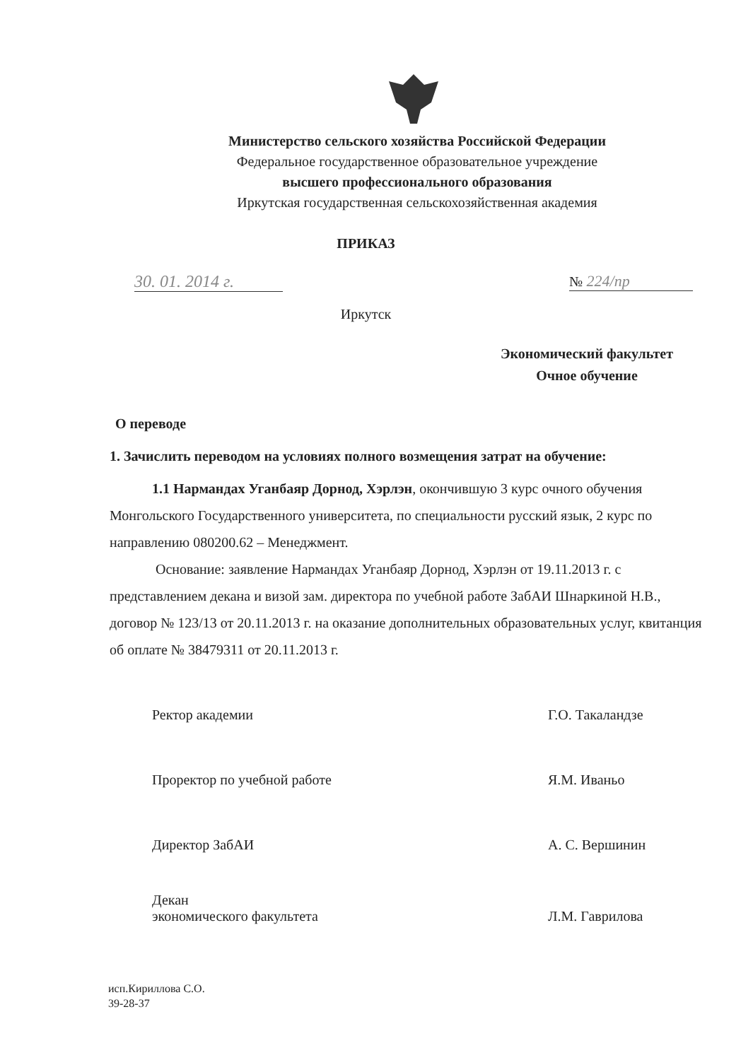Министерство сельского хозяйства Российской Федерации
Федеральное государственное образовательное учреждение
высшего профессионального образования
Иркутская государственная сельскохозяйственная академия
ПРИКАЗ
30. 01. 2014 г.
№ 224/пр
Иркутск
Экономический факультет
Очное обучение
О переводе
1. Зачислить переводом на условиях полного возмещения затрат на обучение:
1.1 Нармандах Уганбаяр Дорнод, Хэрлэн, окончившую 3 курс очного обучения Монгольского Государственного университета, по специальности русский язык, 2 курс по направлению 080200.62 – Менеджмент.
Основание: заявление Нармандах Уганбаяр Дорнод, Хэрлэн от 19.11.2013 г. с представлением декана и визой зам. директора по учебной работе ЗабАИ Шнаркиной Н.В., договор № 123/13 от 20.11.2013 г. на оказание дополнительных образовательных услуг, квитанция об оплате № 38479311 от 20.11.2013 г.
Ректор академии Г.О. Такаландзе
Проректор по учебной работе Я.М. Иваньо
Директор ЗабАИ А. С. Вершинин
Декан
экономического факультета
Л.М. Гаврилова
исп.Кириллова С.О.
39-28-37